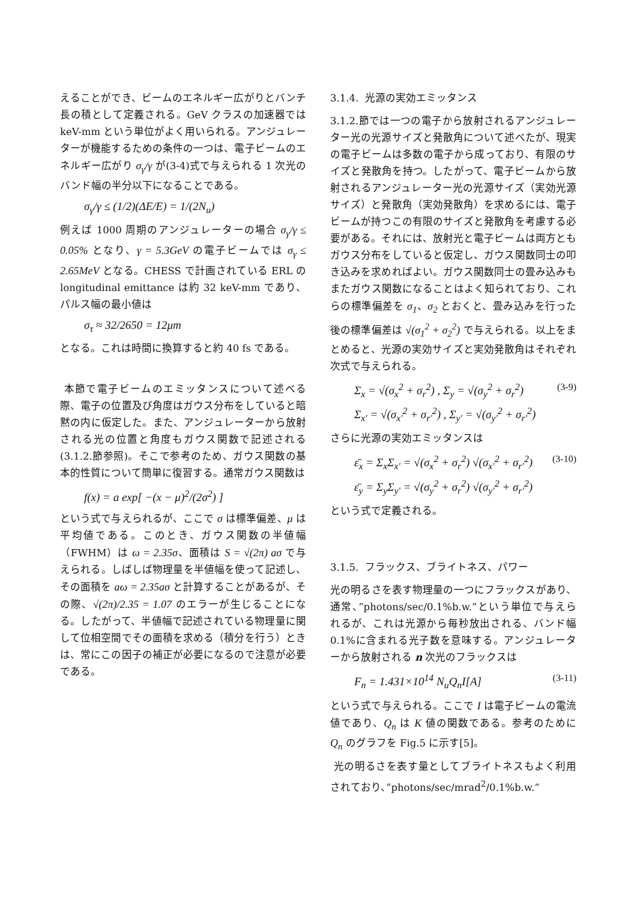えることができ、ビームのエネルギー広がりとバンチ長の積として定義される。GeV クラスの加速器では keV-mm という単位がよく用いられる。アンジュレーターが機能するための条件の一つは、電子ビームのエネルギー広がり σ<sub>γ</sub>/γ が(3-4)式で与えられる 1 次光のバンド幅の半分以下になることである。
σ<sub>γ</sub>/γ ≤ (1/2)(ΔE/E) = 1/(2N<sub>u</sub>)
例えば 1000 周期のアンジュレーターの場合 σ<sub>γ</sub>/γ ≤ 0.05% となり、γ = 5.3GeV の電子ビームでは σ<sub>γ</sub> ≤ 2.65MeV となる。CHESS で計画されている ERL の longitudinal emittance は約 32 keV-mm であり、パルス幅の最小値は
σ<sub>τ</sub> ≈ 32/2650 = 12μm
となる。これは時間に換算すると約 40 fs である。
本節で電子ビームのエミッタンスについて述べる際、電子の位置及び角度はガウス分布をしていると暗黙の内に仮定した。また、アンジュレーターから放射される光の位置と角度もガウス関数で記述される (3.1.2.節参照)。そこで参考のため、ガウス関数の基本的性質について簡単に復習する。通常ガウス関数は
f(x) = a exp[ −(x − μ)<sup>2</sup>/(2σ<sup>2</sup>) ]
という式で与えられるが、ここで σ は標準偏差、μ は平均値である。このとき、ガウス関数の半値幅（FWHM）は ω = 2.35σ、面積は S = √(2π) aσ で与えられる。しばしば物理量を半値幅を使って記述し、その面積を aω = 2.35aσ と計算することがあるが、その際、√(2π)/2.35 = 1.07 のエラーが生じることになる。したがって、半値幅で記述されている物理量に関して位相空間でその面積を求める（積分を行う）ときは、常にこの因子の補正が必要になるので注意が必要である。
3.1.4. 光源の実効エミッタンス
3.1.2.節では一つの電子から放射されるアンジュレーター光の光源サイズと発散角について述べたが、現実の電子ビームは多数の電子から成っており、有限のサイズと発散角を持つ。したがって、電子ビームから放射されるアンジュレーター光の光源サイズ（実効光源サイズ）と発散角（実効発散角）を求めるには、電子ビームが持つこの有限のサイズと発散角を考慮する必要がある。それには、放射光と電子ビームは両方ともガウス分布をしていると仮定し、ガウス関数同士の叩き込みを求めればよい。ガウス関数同士の畳み込みもまたガウス関数になることはよく知られており、これらの標準偏差を σ<sub>1</sub>、σ<sub>2</sub> とおくと、畳み込みを行った後の標準偏差は √(σ<sub>1</sub><sup>2</sup> + σ<sub>2</sub><sup>2</sup>) で与えられる。以上をまとめると、光源の実効サイズと実効発散角はそれぞれ次式で与えられる。
Σ<sub>x</sub> = √(σ<sub>x</sub><sup>2</sup> + σ<sub>r</sub><sup>2</sup>) , Σ<sub>y</sub> = √(σ<sub>y</sub><sup>2</sup> + σ<sub>r</sub><sup>2</sup>)
Σ<sub>x'</sub> = √(σ<sub>x'</sub><sup>2</sup> + σ<sub>r'</sub><sup>2</sup>) , Σ<sub>y'</sub> = √(σ<sub>y'</sub><sup>2</sup> + σ<sub>r'</sub><sup>2</sup>) (3-9)
さらに光源の実効エミッタンスは
ε̄<sub>x</sub> = Σ<sub>x</sub>Σ<sub>x'</sub> = √(σ<sub>x</sub><sup>2</sup> + σ<sub>r</sub><sup>2</sup>) √(σ<sub>x'</sub><sup>2</sup> + σ<sub>r'</sub><sup>2</sup>)
ε̄<sub>y</sub> = Σ<sub>y</sub>Σ<sub>y'</sub> = √(σ<sub>y</sub><sup>2</sup> + σ<sub>r</sub><sup>2</sup>) √(σ<sub>y'</sub><sup>2</sup> + σ<sub>r'</sub><sup>2</sup>) (3-10)
という式で定義される。
3.1.5. フラックス、ブライトネス、パワー
光の明るさを表す物理量の一つにフラックスがあり、通常、”photons/sec/0.1%b.w.”という単位で与えられるが、これは光源から毎秒放出される、バンド幅 0.1%に含まれる光子数を意味する。アンジュレーターから放射される n 次光のフラックスは
F<sub>n</sub> = 1.431×10<sup>14</sup> N<sub>u</sub>Q<sub>n</sub>I[A] (3-11)
という式で与えられる。ここで I は電子ビームの電流値であり、Q<sub>n</sub> は K 値の関数である。参考のために Q<sub>n</sub> のグラフを Fig.5 に示す[5]。
光の明るさを表す量としてブライトネスもよく利用されており、”photons/sec/mrad<sup>2</sup>/0.1%b.w.”